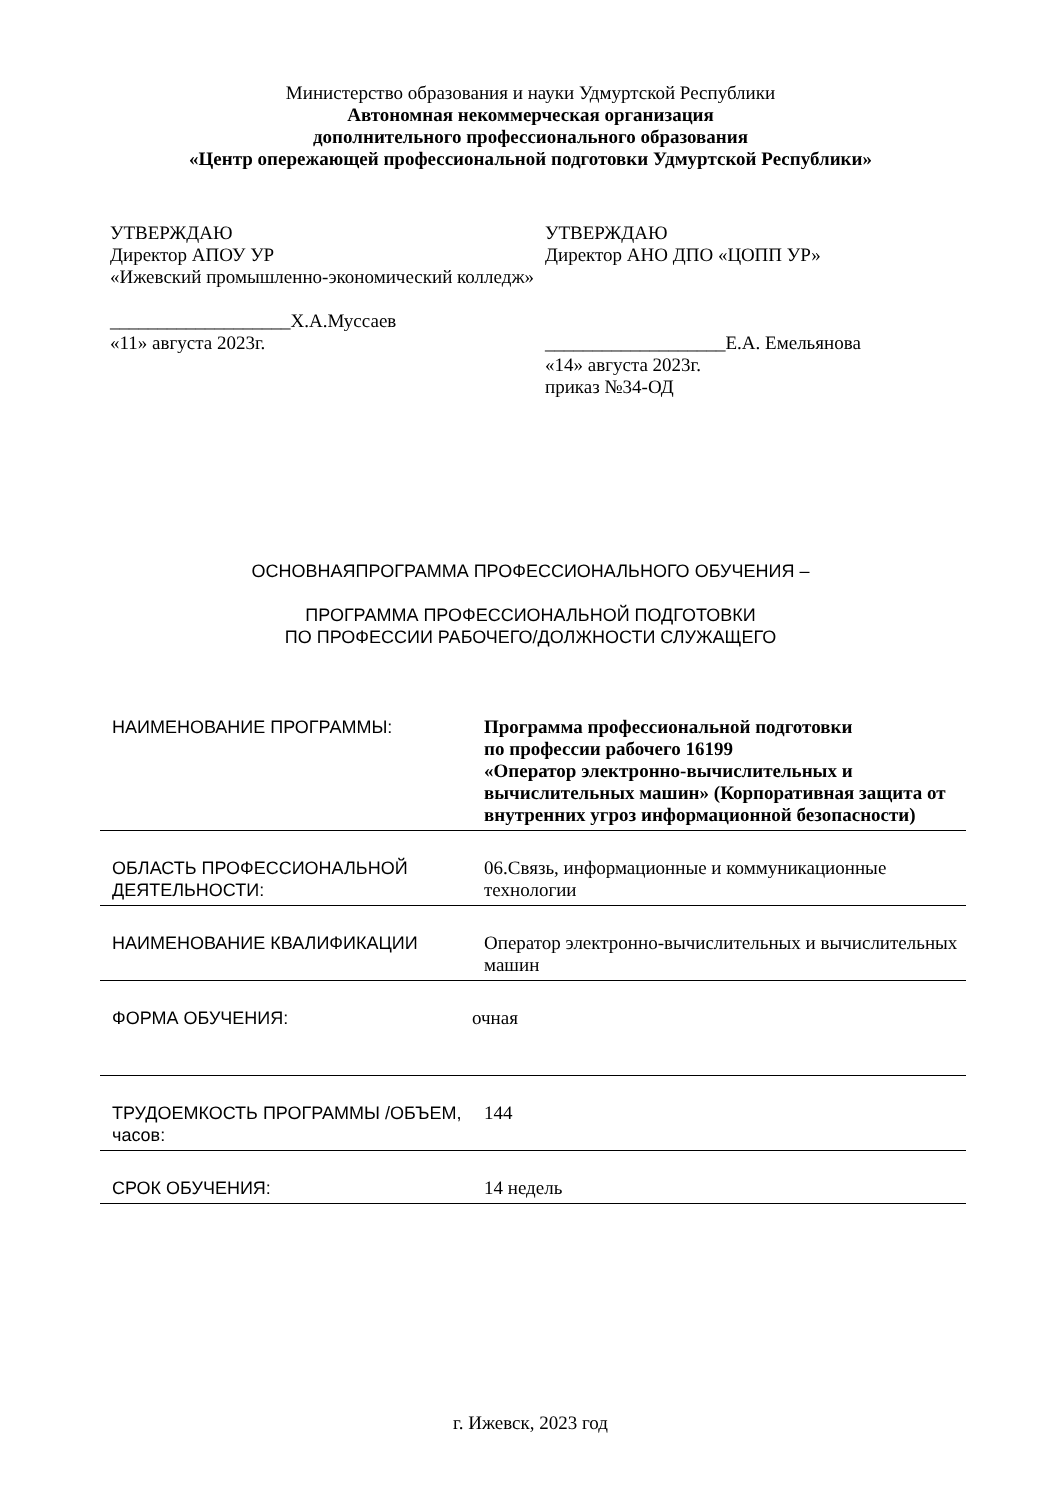Министерство образования и науки Удмуртской Республики
Автономная некоммерческая организация
дополнительного профессионального образования
«Центр опережающей профессиональной подготовки Удмуртской Республики»
УТВЕРЖДАЮ
Директор АПОУ УР
«Ижевский промышленно-экономический колледж»
___________________Х.А.Муссаев
«11» августа 2023г.
УТВЕРЖДАЮ
Директор АНО ДПО «ЦОПП УР»
___________________Е.А. Емельянова
«14» августа 2023г.
приказ №34-ОД
ОСНОВНАЯПРОГРАММА ПРОФЕССИОНАЛЬНОГО ОБУЧЕНИЯ –
ПРОГРАММА ПРОФЕССИОНАЛЬНОЙ ПОДГОТОВКИ
ПО ПРОФЕССИИ РАБОЧЕГО/ДОЛЖНОСТИ СЛУЖАЩЕГО
| НАИМЕНОВАНИЕ ПРОГРАММЫ: | Программа профессиональной подготовки по профессии рабочего 16199 «Оператор электронно-вычислительных и вычислительных машин» (Корпоративная защита от внутренних угроз информационной безопасности) |
| ОБЛАСТЬ ПРОФЕССИОНАЛЬНОЙ ДЕЯТЕЛЬНОСТИ: | 06.Связь, информационные и коммуникационные технологии |
| НАИМЕНОВАНИЕ КВАЛИФИКАЦИИ | Оператор электронно-вычислительных и вычислительных машин |
| ФОРМА ОБУЧЕНИЯ: | очная |
| ТРУДОЕМКОСТЬ ПРОГРАММЫ /ОБЪЕМ, часов: | 144 |
| СРОК ОБУЧЕНИЯ: | 14 недель |
г. Ижевск, 2023 год